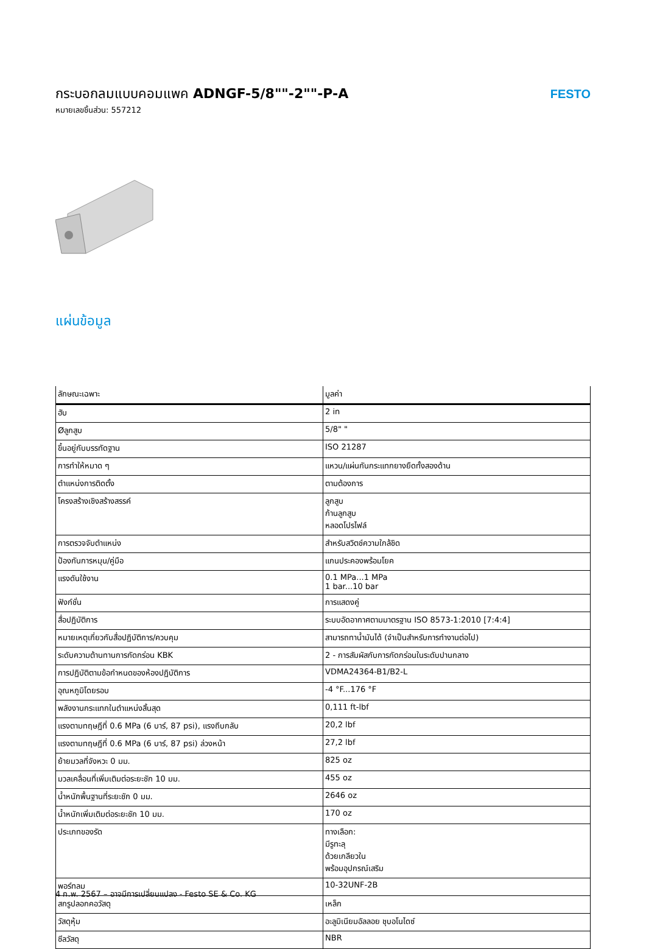กระบอกลมแบบคอมแพค ADNGF-5/8""-2""-P-A
หมายเลขชิ้นส่วน: 557212
FESTO
แผ่นข้อมูล
| ลักษณะเฉพาะ | มูลค่า |
| --- | --- |
| ฮับ | 2 in |
| Øลูกสูบ | 5/8" " |
| ขึ้นอยู่กับบรรทัดฐาน | ISO 21287 |
| การทำให้หมาด ๆ | แหวน/แผ่นกันกระแทกยางยืดทั้งสองด้าน |
| ตำแหน่งการติดตั้ง | ตามต้องการ |
| โครงสร้างเชิงสร้างสรรค์ | ลูกสูบ ก้านลูกสูบ หลอดโปรไฟล์ |
| การตรวจจับตำแหน่ง | สำหรับสวิตช์ความใกล้ชิด |
| ป้องกันการหมุน/คู่มือ | แกนประคองพร้อมโยค |
| แรงดันใช้งาน | 0.1 MPa...1 MPa 1 bar...10 bar |
| ฟังก์ชั่น | การแสดงคู่ |
| สื่อปฏิบัติการ | ระบบอัดอากาศตามมาตรฐาน ISO 8573-1:2010 [7:4:4] |
| หมายเหตุเกี่ยวกับสื่อปฏิบัติการ/ควบคุม | สามารถทาน้ำมันได้ (จำเป็นสำหรับการทำงานต่อไป) |
| ระดับความต้านทานการกัดกร่อน KBK | 2 - การสัมผัสกับการกัดกร่อนในระดับปานกลาง |
| การปฏิบัติตามข้อกำหนดของห้องปฏิบัติการ | VDMA24364-B1/B2-L |
| อุณหภูมิโดยรอบ | -4 °F...176 °F |
| พลังงานกระแทกในตำแหน่งสิ้นสุด | 0,111 ft-lbf |
| แรงตามทฤษฎีที่ 0.6 MPa (6 บาร์, 87 psi), แรงถีบกลับ | 20,2 lbf |
| แรงตามทฤษฎีที่ 0.6 MPa (6 บาร์, 87 psi) ล่วงหน้า | 27,2 lbf |
| ย้ายมวลที่จังหวะ 0 มม. | 825 oz |
| มวลเคลื่อนที่เพิ่มเติมต่อระยะชัก 10 มม. | 455 oz |
| น้ำหนักพื้นฐานที่ระยะชัก 0 มม. | 2646 oz |
| น้ำหนักเพิ่มเติมต่อระยะชัก 10 มม. | 170 oz |
| ประเภทของรัด | ทางเลือก: มีรูทะลุ ด้วยเกลียวใน พร้อมอุปกรณ์เสริม |
| พอร์ทลม | 10-32UNF-2B |
| สกรูปลอกคอวัสดุ | เหล็ก |
| วัสดุหุ้ม | อะลูมิเนียมอัลลอย ชุบอโนไดซ์ |
| ซีลวัสดุ | NBR |
4 ก.พ. 2567 – อาจมีการเปลี่ยนแปลง - Festo SE & Co. KG